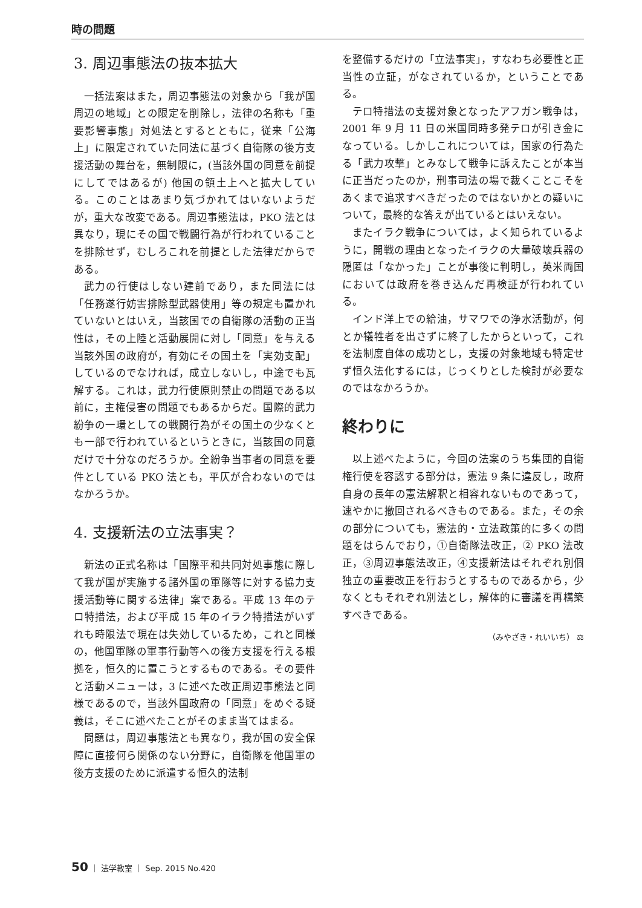時の問題
3. 周辺事態法の抜本拡大
一括法案はまた，周辺事態法の対象から「我が国周辺の地域」との限定を削除し，法律の名称も「重要影響事態」対処法とするとともに，従来「公海上」に限定されていた同法に基づく自衛隊の後方支援活動の舞台を，無制限に，(当該外国の同意を前提にしてではあるが) 他国の領土上へと拡大している。このことはあまり気づかれてはいないようだが，重大な改変である。周辺事態法は，PKO 法とは異なり，現にその国で戦闘行為が行われていることを排除せず，むしろこれを前提とした法律だからである。
武力の行使はしない建前であり，また同法には「任務遂行妨害排除型武器使用」等の規定も置かれていないとはいえ，当該国での自衛隊の活動の正当性は，その上陸と活動展開に対し「同意」を与える当該外国の政府が，有効にその国土を「実効支配」しているのでなければ，成立しないし，中途でも瓦解する。これは，武力行使原則禁止の問題である以前に，主権侵害の問題でもあるからだ。国際的武力紛争の一環としての戦闘行為がその国土の少なくとも一部で行われているというときに，当該国の同意だけで十分なのだろうか。全紛争当事者の同意を要件としている PKO 法とも，平仄が合わないのではなかろうか。
4. 支援新法の立法事実？
新法の正式名称は「国際平和共同対処事態に際して我が国が実施する諸外国の軍隊等に対する協力支援活動等に関する法律」案である。平成 13 年のテロ特措法，および平成 15 年のイラク特措法がいずれも時限法で現在は失効しているため，これと同様の，他国軍隊の軍事行動等への後方支援を行える根拠を，恒久的に置こうとするものである。その要件と活動メニューは，3 に述べた改正周辺事態法と同様であるので，当該外国政府の「同意」をめぐる疑義は，そこに述べたことがそのまま当てはまる。
問題は，周辺事態法とも異なり，我が国の安全保障に直接何ら関係のない分野に，自衛隊を他国軍の後方支援のために派遣する恒久的法制
を整備するだけの「立法事実」，すなわち必要性と正当性の立証，がなされているか，ということである。
テロ特措法の支援対象となったアフガン戦争は，2001 年 9 月 11 日の米国同時多発テロが引き金になっている。しかしこれについては，国家の行為たる「武力攻撃」とみなして戦争に訴えたことが本当に正当だったのか，刑事司法の場で裁くことこそをあくまで追求すべきだったのではないかとの疑いについて，最終的な答えが出ているとはいえない。
またイラク戦争については，よく知られているように，開戦の理由となったイラクの大量破壊兵器の隠匿は「なかった」ことが事後に判明し，英米両国においては政府を巻き込んだ再検証が行われている。
インド洋上での給油，サマワでの浄水活動が，何とか犠牲者を出さずに終了したからといって，これを法制度自体の成功とし，支援の対象地域も特定せず恒久法化するには，じっくりとした検討が必要なのではなかろうか。
終わりに
以上述べたように，今回の法案のうち集団的自衛権行使を容認する部分は，憲法 9 条に違反し，政府自身の長年の憲法解釈と相容れないものであって，速やかに撤回されるべきものである。また，その余の部分についても，憲法的・立法政策的に多くの問題をはらんでおり，①自衛隊法改正，② PKO 法改正，③周辺事態法改正，④支援新法はそれぞれ別個独立の重要改正を行おうとするものであるから，少なくともそれぞれ別法とし，解体的に審議を再構築すべきである。
（みやざき・れいいち） ⚖
50 ｜ 法学教室 ｜ Sep. 2015 No.420